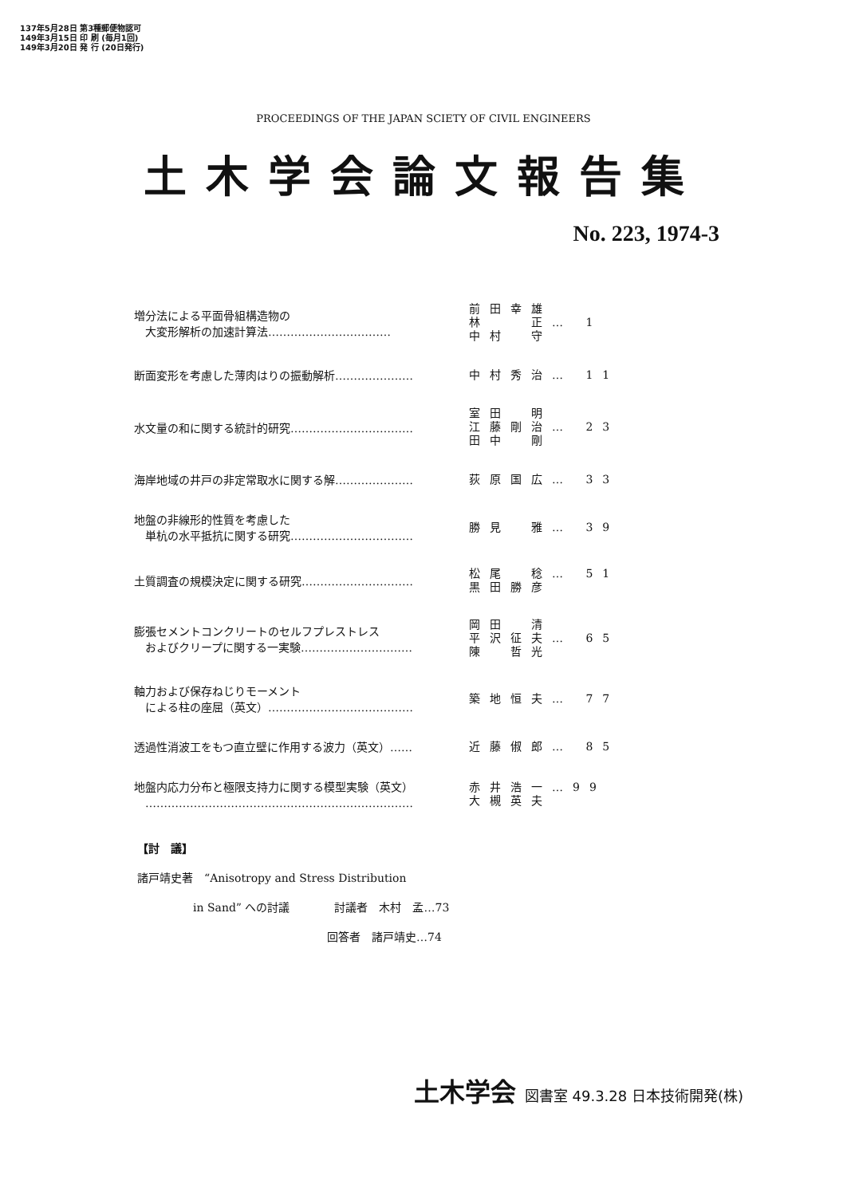137年5月28日 第3種郵便物認可
149年3月15日 印 刷 (毎月1回)
149年3月20日 発 行 (20日発行)
PROCEEDINGS OF THE JAPAN SCIETY OF CIVIL ENGINEERS
土木学会論文報告集
No. 223, 1974-3
増分法による平面骨組構造物の
　大変形解析の加速計算法……………………………
前田幸雄
林　　正… 1
中村　守
断面変形を考慮した薄肉はりの振動解析…………………
中村秀治… 11
水文量の和に関する統計的研究……………………………
室田　明
江藤剛治… 23
田中　剛
海岸地域の井戸の非定常取水に関する解…………………
荻原国広… 33
地盤の非線形的性質を考慮した
　単杭の水平抵抗に関する研究……………………………
勝見　雅… 39
土質調査の規模決定に関する研究…………………………
松尾　稔… 51
黒田勝彦
膨張セメントコンクリートのセルフプレストレス
　およびクリープに関する一実験…………………………
岡田　清
平沢征夫… 65
陳　哲光
軸力および保存ねじりモーメント
　による柱の座屈（英文）…………………………………
築地恒夫… 77
透過性消波工をもつ直立壁に作用する波力（英文）……
近藤俶郎… 85
地盤内応力分布と極限支持力に関する模型実験（英文）
　………………………………………………………………
赤井浩一…99
大槻英夫
【討　議】
諸戸靖史著　“Anisotropy and Stress Distribution
　　　　　in Sand” への討議　　　　討議者　木村　孟…73
　　　　　　　　　　　　　　　　　回答者　諸戸靖史…74
土木学会 図書室 49.3.28 日本技術開発(株)